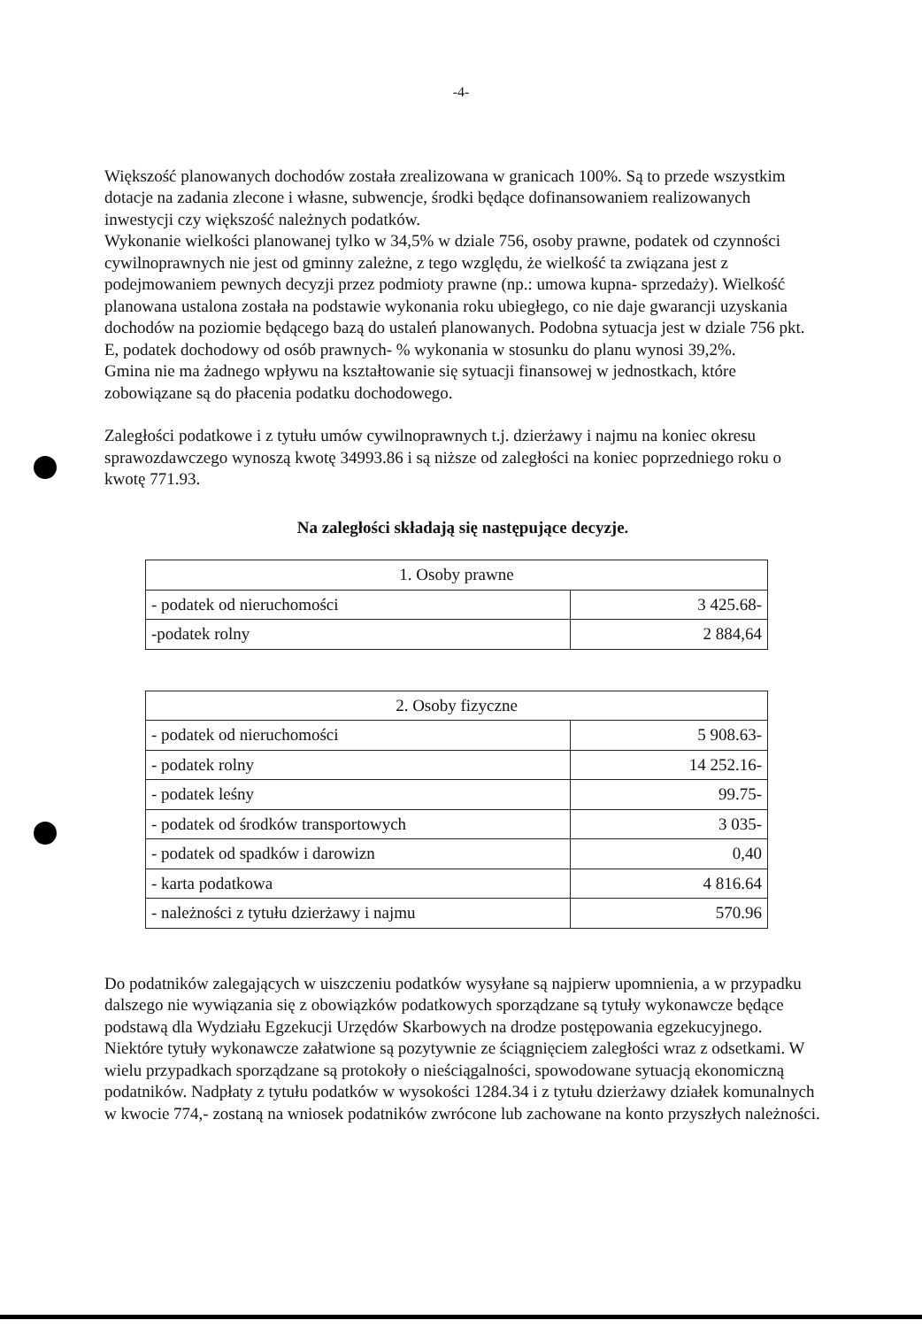-4-
Większość planowanych dochodów została zrealizowana w granicach 100%. Są to przede wszystkim dotacje na zadania zlecone i własne, subwencje, środki będące dofinansowaniem realizowanych inwestycji czy większość należnych podatków.
Wykonanie wielkości planowanej tylko w 34,5% w dziale 756, osoby prawne, podatek od czynności cywilnoprawnych nie jest od gminny zależne, z tego względu, że wielkość ta związana jest z podejmowaniem pewnych decyzji przez podmioty prawne (np.: umowa kupna- sprzedaży). Wielkość planowana ustalona została na podstawie wykonania roku ubiegłego, co nie daje gwarancji uzyskania dochodów na poziomie będącego bazą do ustaleń planowanych. Podobna sytuacja jest w dziale 756 pkt. E, podatek dochodowy od osób prawnych- % wykonania w stosunku do planu wynosi 39,2%.
Gmina nie ma żadnego wpływu na kształtowanie się sytuacji finansowej w jednostkach, które zobowiązane są do płacenia podatku dochodowego.
Zaległości podatkowe i z tytułu umów cywilnoprawnych t.j. dzierżawy i najmu na koniec okresu sprawozdawczego wynoszą kwotę 34993.86 i są niższe od zaległości na koniec poprzedniego roku o kwotę 771.93.
Na zaległości składają się następujące decyzje.
| 1. Osoby prawne | |
| - podatek od nieruchomości | 3 425.68- |
| -podatek rolny | 2 884,64 |
| 2. Osoby fizyczne | |
| - podatek od nieruchomości | 5 908.63- |
| - podatek rolny | 14 252.16- |
| - podatek leśny | 99.75- |
| - podatek od środków transportowych | 3 035- |
| - podatek od spadków i darowizn | 0,40 |
| - karta podatkowa | 4 816.64 |
| - należności z tytułu dzierżawy i najmu | 570.96 |
Do podatników zalegających w uiszczeniu podatków wysyłane są najpierw upomnienia, a w przypadku dalszego nie wywiązania się z obowiązków podatkowych sporządzane są tytuły wykonawcze będące podstawą dla Wydziału Egzekucji Urzędów Skarbowych na drodze postępowania egzekucyjnego. Niektóre tytuły wykonawcze załatwione są pozytywnie ze ściągnięciem zaległości wraz z odsetkami. W wielu przypadkach sporządzane są protokoły o nieściągalności, spowodowane sytuacją ekonomiczną podatników. Nadpłaty z tytułu podatków w wysokości 1284.34 i z tytułu dzierżawy działek komunalnych w kwocie 774,- zostaną na wniosek podatników zwrócone lub zachowane na konto przyszłych należności.